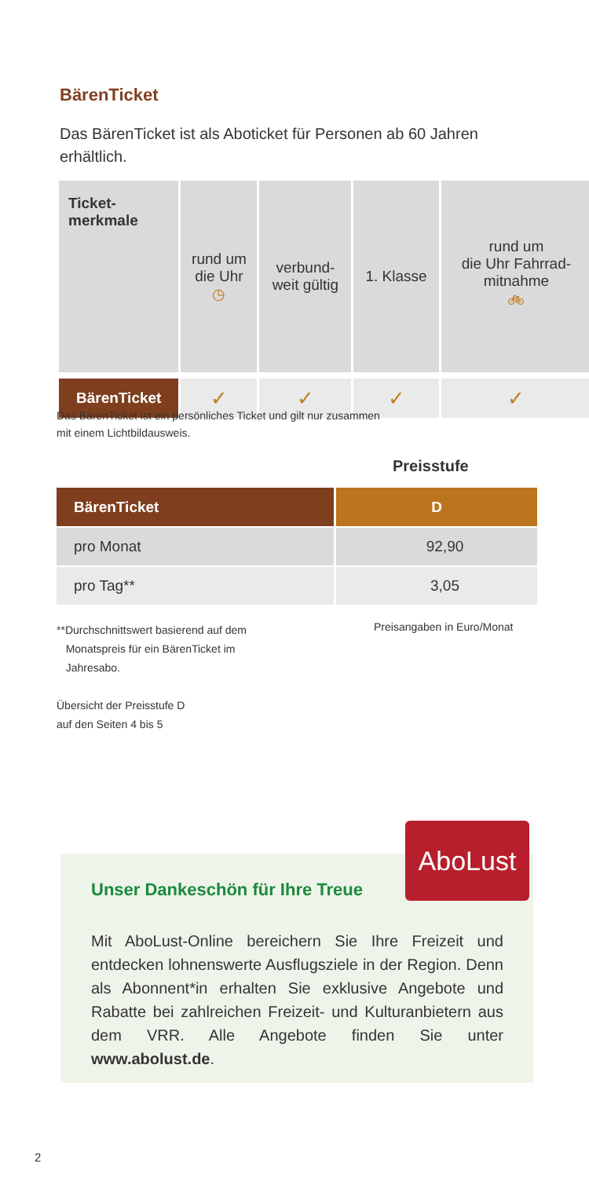BärenTicket
Das BärenTicket ist als Aboticket für Personen ab 60 Jahren erhältlich.
| Ticket- merkmale | rund um die Uhr ◷ | verbund- weit gültig | 1. Klasse | rund um die Uhr Fahrrad- mitnahme 🚲︎ |
| --- | --- | --- | --- | --- |
| BärenTicket | ✓ | ✓ | ✓ | ✓ |
Das BärenTicket ist ein persönliches Ticket und gilt nur zusammen
mit einem Lichtbildausweis.
Preisstufe
| BärenTicket | D |
| --- | --- |
| pro Monat | 92,90 |
| pro Tag** | 3,05 |
**Durchschnittswert basierend auf dem
Monatspreis für ein BärenTicket im
Jahresabo.
Preisangaben in Euro/Monat
Übersicht der Preisstufe D
auf den Seiten 4 bis 5
AboLust
Unser Dankeschön für Ihre Treue
Mit AboLust-Online bereichern Sie Ihre Freizeit und entdecken lohnenswerte Ausflugsziele in der Region. Denn als Abonnent*in erhalten Sie exklusive Angebote und Rabatte bei zahlreichen Freizeit- und Kultur­anbietern aus dem VRR. Alle Angebote finden Sie unter www.abolust.de.
2